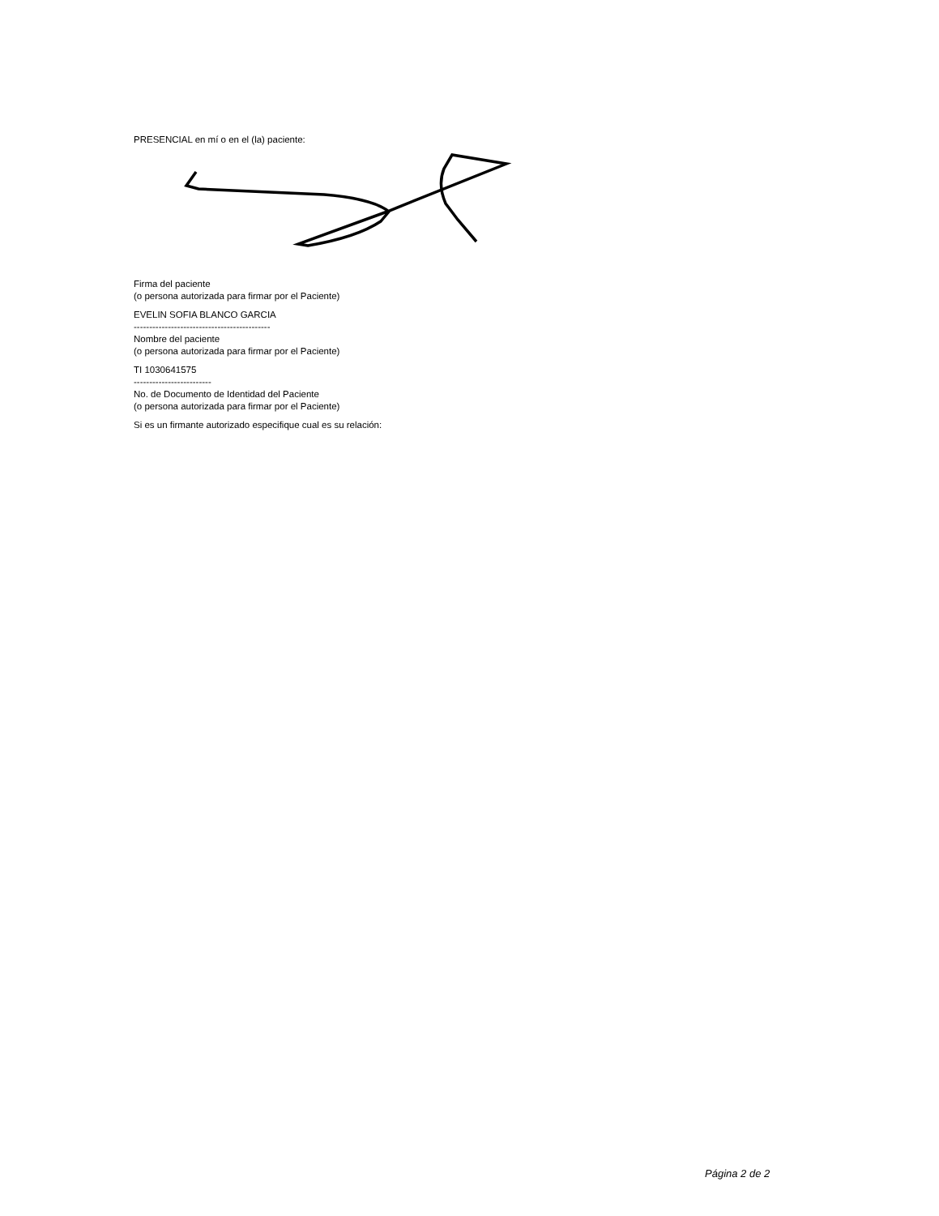PRESENCIAL en mí o en el (la) paciente:
Firma del paciente
(o persona autorizada para firmar por el Paciente)
EVELIN SOFIA BLANCO GARCIA
--------------------------------------------
Nombre del paciente
(o persona autorizada para firmar por el Paciente)
TI 1030641575
-------------------------
No. de Documento de Identidad del Paciente
(o persona autorizada para firmar por el Paciente)
Si es un firmante autorizado especifique cual es su relación:
Página 2 de 2